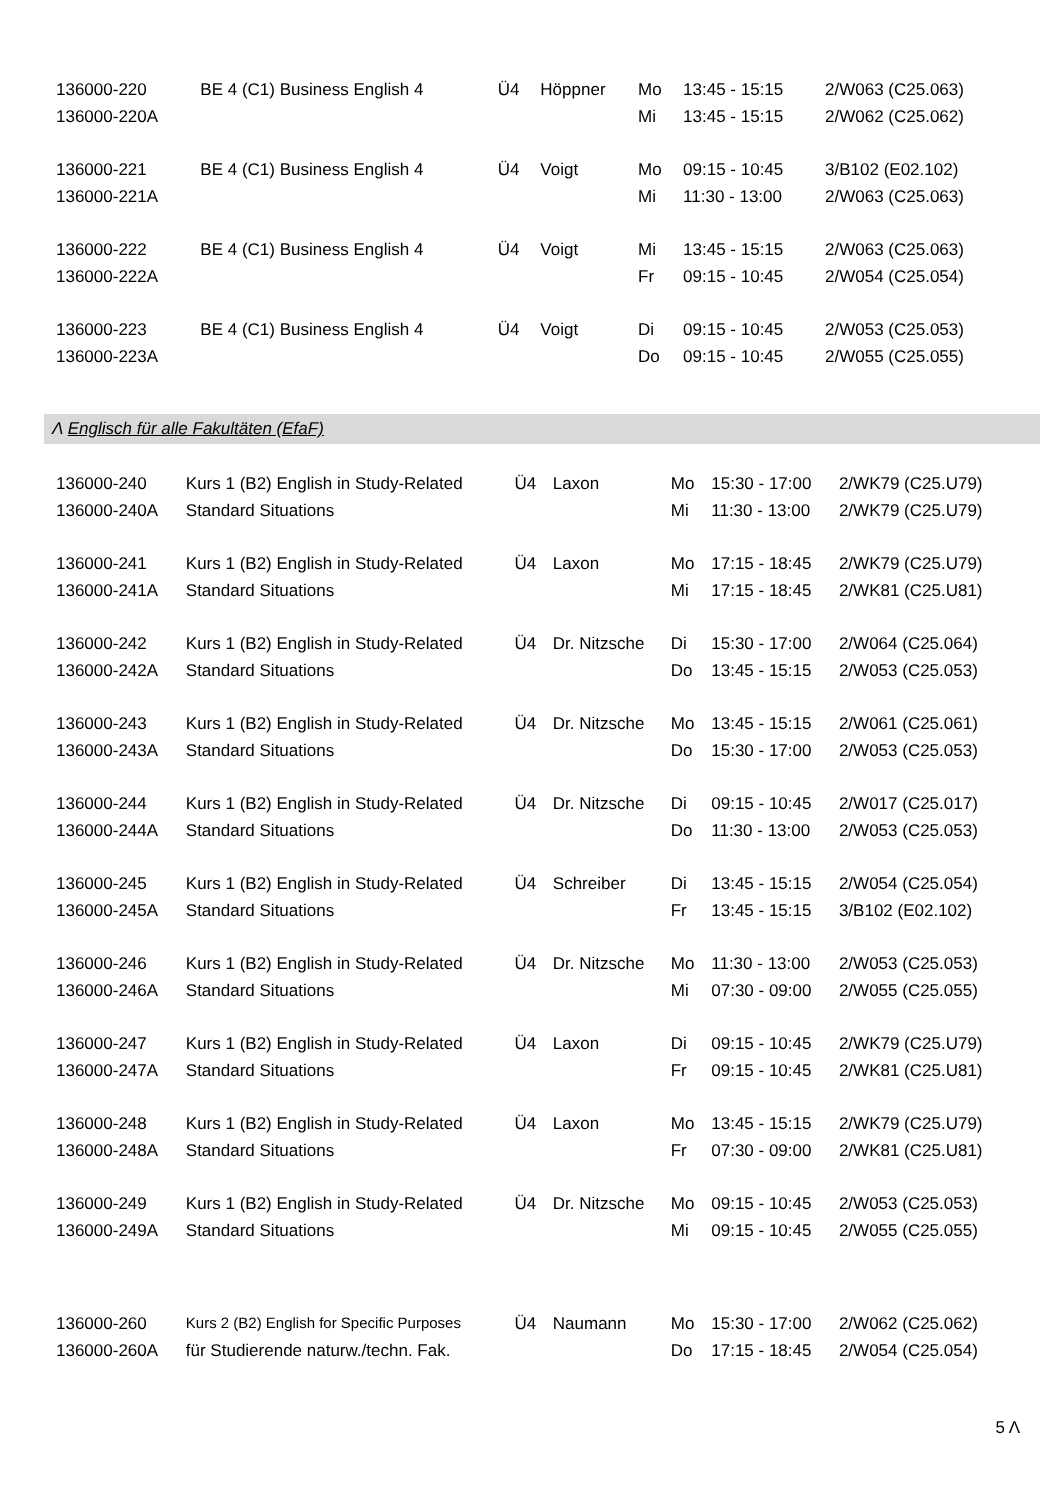| 136000-220 | BE 4 (C1) Business English 4 | Ü4 | Höppner | Mo | 13:45 - 15:15 | 2/W063 (C25.063) |
| 136000-220A | | | | Mi | 13:45 - 15:15 | 2/W062 (C25.062) |
| 136000-221 | BE 4 (C1) Business English 4 | Ü4 | Voigt | Mo | 09:15 - 10:45 | 3/B102 (E02.102) |
| 136000-221A | | | | Mi | 11:30 - 13:00 | 2/W063 (C25.063) |
| 136000-222 | BE 4 (C1) Business English 4 | Ü4 | Voigt | Mi | 13:45 - 15:15 | 2/W063 (C25.063) |
| 136000-222A | | | | Fr | 09:15 - 10:45 | 2/W054 (C25.054) |
| 136000-223 | BE 4 (C1) Business English 4 | Ü4 | Voigt | Di | 09:15 - 10:45 | 2/W053 (C25.053) |
| 136000-223A | | | | Do | 09:15 - 10:45 | 2/W055 (C25.055) |
Λ Englisch für alle Fakultäten (EfaF)
| 136000-240 | Kurs 1 (B2) English in Study-Related | Ü4 | Laxon | Mo | 15:30 - 17:00 | 2/WK79 (C25.U79) |
| 136000-240A | Standard Situations | | | Mi | 11:30 - 13:00 | 2/WK79 (C25.U79) |
| 136000-241 | Kurs 1 (B2) English in Study-Related | Ü4 | Laxon | Mo | 17:15 - 18:45 | 2/WK79 (C25.U79) |
| 136000-241A | Standard Situations | | | Mi | 17:15 - 18:45 | 2/WK81 (C25.U81) |
| 136000-242 | Kurs 1 (B2) English in Study-Related | Ü4 | Dr. Nitzsche | Di | 15:30 - 17:00 | 2/W064 (C25.064) |
| 136000-242A | Standard Situations | | | Do | 13:45 - 15:15 | 2/W053 (C25.053) |
| 136000-243 | Kurs 1 (B2) English in Study-Related | Ü4 | Dr. Nitzsche | Mo | 13:45 - 15:15 | 2/W061 (C25.061) |
| 136000-243A | Standard Situations | | | Do | 15:30 - 17:00 | 2/W053 (C25.053) |
| 136000-244 | Kurs 1 (B2) English in Study-Related | Ü4 | Dr. Nitzsche | Di | 09:15 - 10:45 | 2/W017 (C25.017) |
| 136000-244A | Standard Situations | | | Do | 11:30 - 13:00 | 2/W053 (C25.053) |
| 136000-245 | Kurs 1 (B2) English in Study-Related | Ü4 | Schreiber | Di | 13:45 - 15:15 | 2/W054 (C25.054) |
| 136000-245A | Standard Situations | | | Fr | 13:45 - 15:15 | 3/B102 (E02.102) |
| 136000-246 | Kurs 1 (B2) English in Study-Related | Ü4 | Dr. Nitzsche | Mo | 11:30 - 13:00 | 2/W053 (C25.053) |
| 136000-246A | Standard Situations | | | Mi | 07:30 - 09:00 | 2/W055 (C25.055) |
| 136000-247 | Kurs 1 (B2) English in Study-Related | Ü4 | Laxon | Di | 09:15 - 10:45 | 2/WK79 (C25.U79) |
| 136000-247A | Standard Situations | | | Fr | 09:15 - 10:45 | 2/WK81 (C25.U81) |
| 136000-248 | Kurs 1 (B2) English in Study-Related | Ü4 | Laxon | Mo | 13:45 - 15:15 | 2/WK79 (C25.U79) |
| 136000-248A | Standard Situations | | | Fr | 07:30 - 09:00 | 2/WK81 (C25.U81) |
| 136000-249 | Kurs 1 (B2) English in Study-Related | Ü4 | Dr. Nitzsche | Mo | 09:15 - 10:45 | 2/W053 (C25.053) |
| 136000-249A | Standard Situations | | | Mi | 09:15 - 10:45 | 2/W055 (C25.055) |
| 136000-260 | Kurs 2 (B2) English for Specific Purposes | Ü4 | Naumann | Mo | 15:30 - 17:00 | 2/W062 (C25.062) |
| 136000-260A | für Studierende naturw./techn. Fak. | | | Do | 17:15 - 18:45 | 2/W054 (C25.054) |
5 Λ